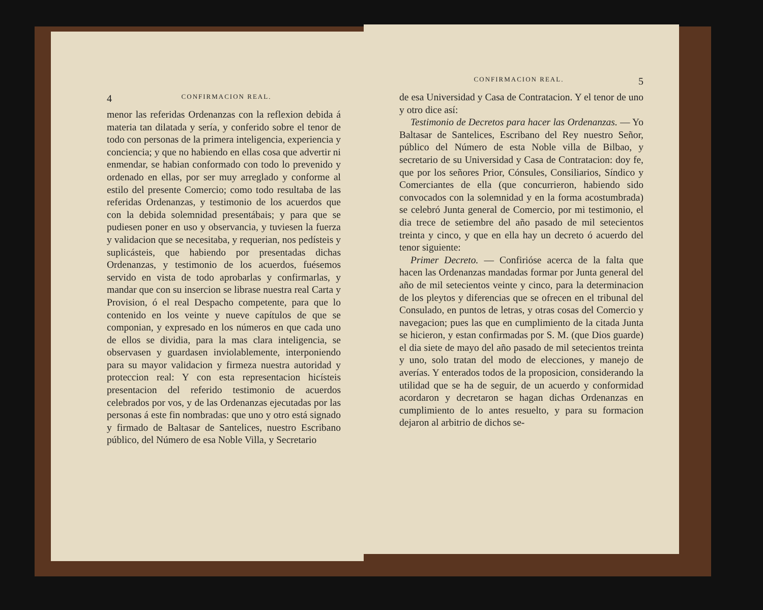4 CONFIRMACION REAL.
menor las referidas Ordenanzas con la reflexion debida á materia tan dilatada y sería, y conferido sobre el tenor de todo con personas de la primera inteligencia, experiencia y conciencia; y que no habiendo en ellas cosa que advertir ni enmendar, se habian conformado con todo lo prevenido y ordenado en ellas, por ser muy arreglado y conforme al estilo del presente Comercio; como todo resultaba de las referidas Ordenanzas, y testimonio de los acuerdos que con la debida solemnidad presentábais; y para que se pudiesen poner en uso y observancia, y tuviesen la fuerza y validacion que se necesitaba, y requerian, nos pedísteis y suplicásteis, que habiendo por presentadas dichas Ordenanzas, y testimonio de los acuerdos, fuésemos servido en vista de todo aprobarlas y confirmarlas, y mandar que con su insercion se librase nuestra real Carta y Provision, ó el real Despacho competente, para que lo contenido en los veinte y nueve capítulos de que se componian, y expresado en los números en que cada uno de ellos se dividia, para la mas clara inteligencia, se observasen y guardasen inviolablemente, interponiendo para su mayor validacion y firmeza nuestra autoridad y proteccion real: Y con esta representacion hicísteis presentacion del referido testimonio de acuerdos celebrados por vos, y de las Ordenanzas ejecutadas por las personas á este fin nombradas: que uno y otro está signado y firmado de Baltasar de Santelices, nuestro Escribano público, del Número de esa Noble Villa, y Secretario
CONFIRMACION REAL. 5
de esa Universidad y Casa de Contratacion. Y el tenor de uno y otro dice así:
Testimonio de Decretos para hacer las Ordenanzas. — Yo Baltasar de Santelices, Escribano del Rey nuestro Señor, público del Número de esta Noble villa de Bilbao, y secretario de su Universidad y Casa de Contratacion: doy fe, que por los señores Prior, Cónsules, Consiliarios, Síndico y Comerciantes de ella (que concurrieron, habiendo sido convocados con la solemnidad y en la forma acostumbrada) se celebró Junta general de Comercio, por mi testimonio, el dia trece de setiembre del año pasado de mil setecientos treinta y cinco, y que en ella hay un decreto ó acuerdo del tenor siguiente:
Primer Decreto. — Confirióse acerca de la falta que hacen las Ordenanzas mandadas formar por Junta general del año de mil setecientos veinte y cinco, para la determinacion de los pleytos y diferencias que se ofrecen en el tribunal del Consulado, en puntos de letras, y otras cosas del Comercio y navegacion; pues las que en cumplimiento de la citada Junta se hicieron, y estan confirmadas por S. M. (que Dios guarde) el dia siete de mayo del año pasado de mil setecientos treinta y uno, solo tratan del modo de elecciones, y manejo de averías. Y enterados todos de la proposicion, considerando la utilidad que se ha de seguir, de un acuerdo y conformidad acordaron y decretaron se hagan dichas Ordenanzas en cumplimiento de lo antes resuelto, y para su formacion dejaron al arbitrio de dichos se-